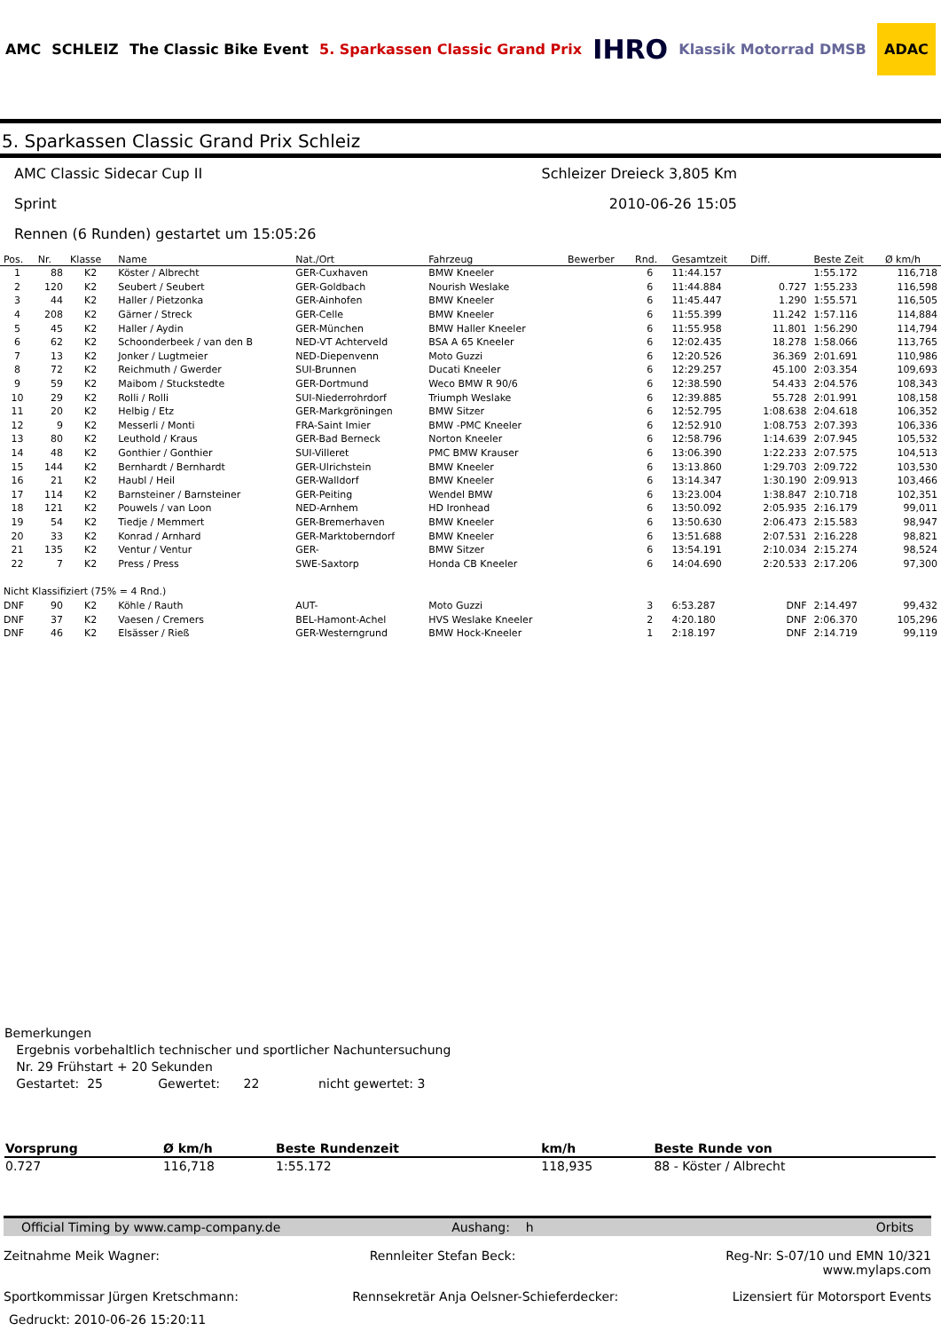AMC SCHLEIZ The Classic Bike Event 5. Sparkassen Classic Grand Prix IHRO Klassik Motorrad DMSB ADAC
5. Sparkassen Classic Grand Prix Schleiz
AMC Classic Sidecar Cup II Schleizer Dreieck 3,805 Km
Sprint 2010-06-26 15:05
Rennen (6 Runden) gestartet um 15:05:26
| Pos. | Nr. | Klasse | Name | Nat./Ort | Fahrzeug | Bewerber | Rnd. | Gesamtzeit | Diff. | Beste Zeit | Ø km/h |
| --- | --- | --- | --- | --- | --- | --- | --- | --- | --- | --- | --- |
| 1 | 88 | K2 | Köster / Albrecht | GER-Cuxhaven | BMW Kneeler | | 6 | 11:44.157 | | 1:55.172 | 116,718 |
| 2 | 120 | K2 | Seubert / Seubert | GER-Goldbach | Nourish Weslake | | 6 | 11:44.884 | 0.727 | 1:55.233 | 116,598 |
| 3 | 44 | K2 | Haller / Pietzonka | GER-Ainhofen | BMW Kneeler | | 6 | 11:45.447 | 1.290 | 1:55.571 | 116,505 |
| 4 | 208 | K2 | Gärner / Streck | GER-Celle | BMW Kneeler | | 6 | 11:55.399 | 11.242 | 1:57.116 | 114,884 |
| 5 | 45 | K2 | Haller / Aydin | GER-München | BMW Haller Kneeler | | 6 | 11:55.958 | 11.801 | 1:56.290 | 114,794 |
| 6 | 62 | K2 | Schoonderbeek / van den B | NED-VT Achterveld | BSA A 65 Kneeler | | 6 | 12:02.435 | 18.278 | 1:58.066 | 113,765 |
| 7 | 13 | K2 | Jonker / Lugtmeier | NED-Diepenvenn | Moto Guzzi | | 6 | 12:20.526 | 36.369 | 2:01.691 | 110,986 |
| 8 | 72 | K2 | Reichmuth / Gwerder | SUI-Brunnen | Ducati Kneeler | | 6 | 12:29.257 | 45.100 | 2:03.354 | 109,693 |
| 9 | 59 | K2 | Maibom / Stuckstedte | GER-Dortmund | Weco BMW R 90/6 | | 6 | 12:38.590 | 54.433 | 2:04.576 | 108,343 |
| 10 | 29 | K2 | Rolli / Rolli | SUI-Niederrohrdorf | Triumph Weslake | | 6 | 12:39.885 | 55.728 | 2:01.991 | 108,158 |
| 11 | 20 | K2 | Helbig / Etz | GER-Markgröningen | BMW Sitzer | | 6 | 12:52.795 | 1:08.638 | 2:04.618 | 106,352 |
| 12 | 9 | K2 | Messerli / Monti | FRA-Saint Imier | BMW -PMC Kneeler | | 6 | 12:52.910 | 1:08.753 | 2:07.393 | 106,336 |
| 13 | 80 | K2 | Leuthold / Kraus | GER-Bad Berneck | Norton Kneeler | | 6 | 12:58.796 | 1:14.639 | 2:07.945 | 105,532 |
| 14 | 48 | K2 | Gonthier / Gonthier | SUI-Villeret | PMC BMW Krauser | | 6 | 13:06.390 | 1:22.233 | 2:07.575 | 104,513 |
| 15 | 144 | K2 | Bernhardt / Bernhardt | GER-Ulrichstein | BMW Kneeler | | 6 | 13:13.860 | 1:29.703 | 2:09.722 | 103,530 |
| 16 | 21 | K2 | Haubl / Heil | GER-Walldorf | BMW Kneeler | | 6 | 13:14.347 | 1:30.190 | 2:09.913 | 103,466 |
| 17 | 114 | K2 | Barnsteiner / Barnsteiner | GER-Peiting | Wendel BMW | | 6 | 13:23.004 | 1:38.847 | 2:10.718 | 102,351 |
| 18 | 121 | K2 | Pouwels / van Loon | NED-Arnhem | HD Ironhead | | 6 | 13:50.092 | 2:05.935 | 2:16.179 | 99,011 |
| 19 | 54 | K2 | Tiedje / Memmert | GER-Bremerhaven | BMW Kneeler | | 6 | 13:50.630 | 2:06.473 | 2:15.583 | 98,947 |
| 20 | 33 | K2 | Konrad / Arnhard | GER-Marktoberndorf | BMW Kneeler | | 6 | 13:51.688 | 2:07.531 | 2:16.228 | 98,821 |
| 21 | 135 | K2 | Ventur / Ventur | GER- | BMW Sitzer | | 6 | 13:54.191 | 2:10.034 | 2:15.274 | 98,524 |
| 22 | 7 | K2 | Press / Press | SWE-Saxtorp | Honda CB Kneeler | | 6 | 14:04.690 | 2:20.533 | 2:17.206 | 97,300 |
| Nicht Klassifiziert (75% = 4 Rnd.) | | | | | | | | | | | |
| DNF | 90 | K2 | Köhle / Rauth | AUT- | Moto Guzzi | | 3 | 6:53.287 | DNF | 2:14.497 | 99,432 |
| DNF | 37 | K2 | Vaesen / Cremers | BEL-Hamont-Achel | HVS Weslake Kneeler | | 2 | 4:20.180 | DNF | 2:06.370 | 105,296 |
| DNF | 46 | K2 | Elsässer / Rieß | GER-Westerngrund | BMW Hock-Kneeler | | 1 | 2:18.197 | DNF | 2:14.719 | 99,119 |
Bemerkungen
Ergebnis vorbehaltlich technischer und sportlicher Nachuntersuchung
Nr. 29 Frühstart + 20 Sekunden
Gestartet: 25 Gewertet: 22 nicht gewertet: 3
| Vorsprung | Ø km/h | Beste Rundenzeit | km/h | Beste Runde von |
| --- | --- | --- | --- | --- |
| 0.727 | 116,718 | 1:55.172 | 118,935 | 88 - Köster / Albrecht |
Official Timing by www.camp-company.de Aushang: h Orbits
Zeitnahme Meik Wagner: Rennleiter Stefan Beck: Reg-Nr: S-07/10 und EMN 10/321
www.mylaps.com
Sportkommissar Jürgen Kretschmann: Rennsekretär Anja Oelsner-Schieferdecker: Lizensiert für Motorsport Events
Gedruckt: 2010-06-26 15:20:11